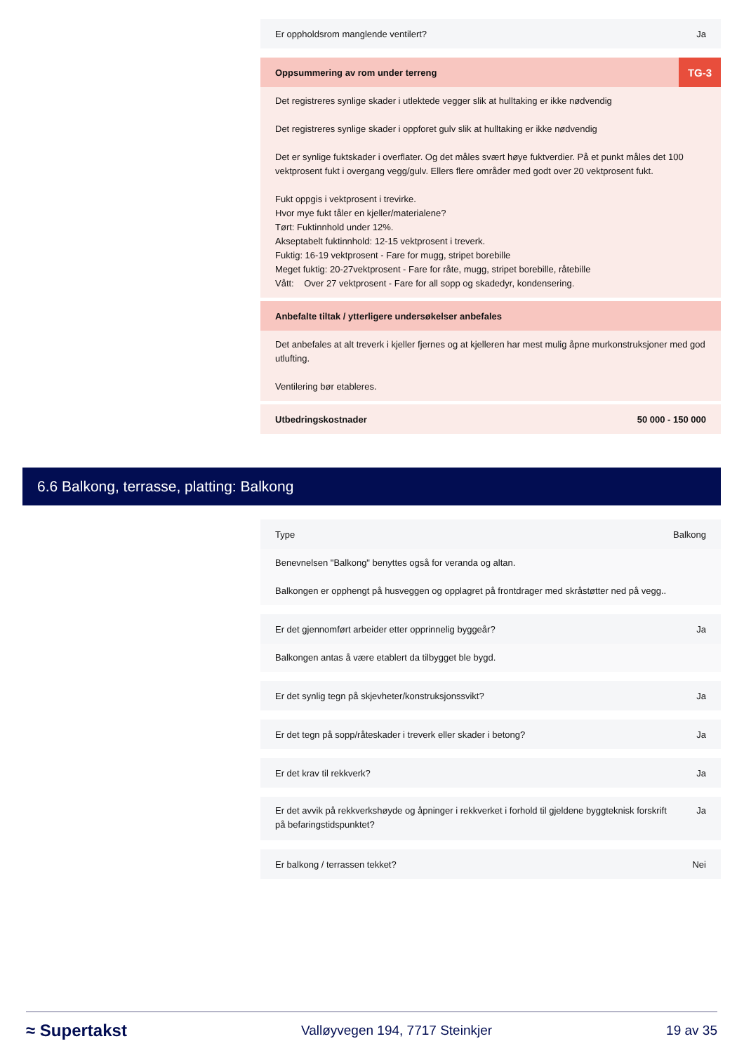Er oppholdsrom manglende ventilert? Ja
Oppsummering av rom under terreng TG-3
Det registreres synlige skader i utlektede vegger slik at hulltaking er ikke nødvendig
Det registreres synlige skader i oppforet gulv slik at hulltaking er ikke nødvendig
Det er synlige fuktskader i overflater. Og det måles svært høye fuktverdier. På et punkt måles det 100 vektprosent fukt i overgang vegg/gulv. Ellers flere områder med godt over 20 vektprosent fukt.
Fukt oppgis i vektprosent i trevirke.
Hvor mye fukt tåler en kjeller/materialene?
Tørt: Fuktinnhold under 12%.
Akseptabelt fuktinnhold: 12-15 vektprosent i treverk.
Fuktig: 16-19 vektprosent - Fare for mugg, stripet borebille
Meget fuktig: 20-27vektprosent - Fare for råte, mugg, stripet borebille, råtebille
Vått: Over 27 vektprosent - Fare for all sopp og skadedyr, kondensering.
Anbefalte tiltak / ytterligere undersøkelser anbefales
Det anbefales at alt treverk i kjeller fjernes og at kjelleren har mest mulig åpne murkonstruksjoner med god utlufting.
Ventilering bør etableres.
Utbedringskostnader 50 000 - 150 000
6.6 Balkong, terrasse, platting: Balkong
Type Balkong
Benevnelsen "Balkong" benyttes også for veranda og altan.
Balkongen er opphengt på husveggen og opplagret på frontdrager med skråstøtter ned på vegg..
Er det gjennomført arbeider etter opprinnelig byggeår? Ja
Balkongen antas å være etablert da tilbygget ble bygd.
Er det synlig tegn på skjevheter/konstruksjonssvikt? Ja
Er det tegn på sopp/råteskader i treverk eller skader i betong? Ja
Er det krav til rekkverk? Ja
Er det avvik på rekkverkshøyde og åpninger i rekkverket i forhold til gjeldene byggteknisk forskrift på befaringstidspunktet? Ja
Er balkong / terrassen tekket? Nei
≈ Supertakst Valløyvegen 194, 7717 Steinkjer 19 av 35